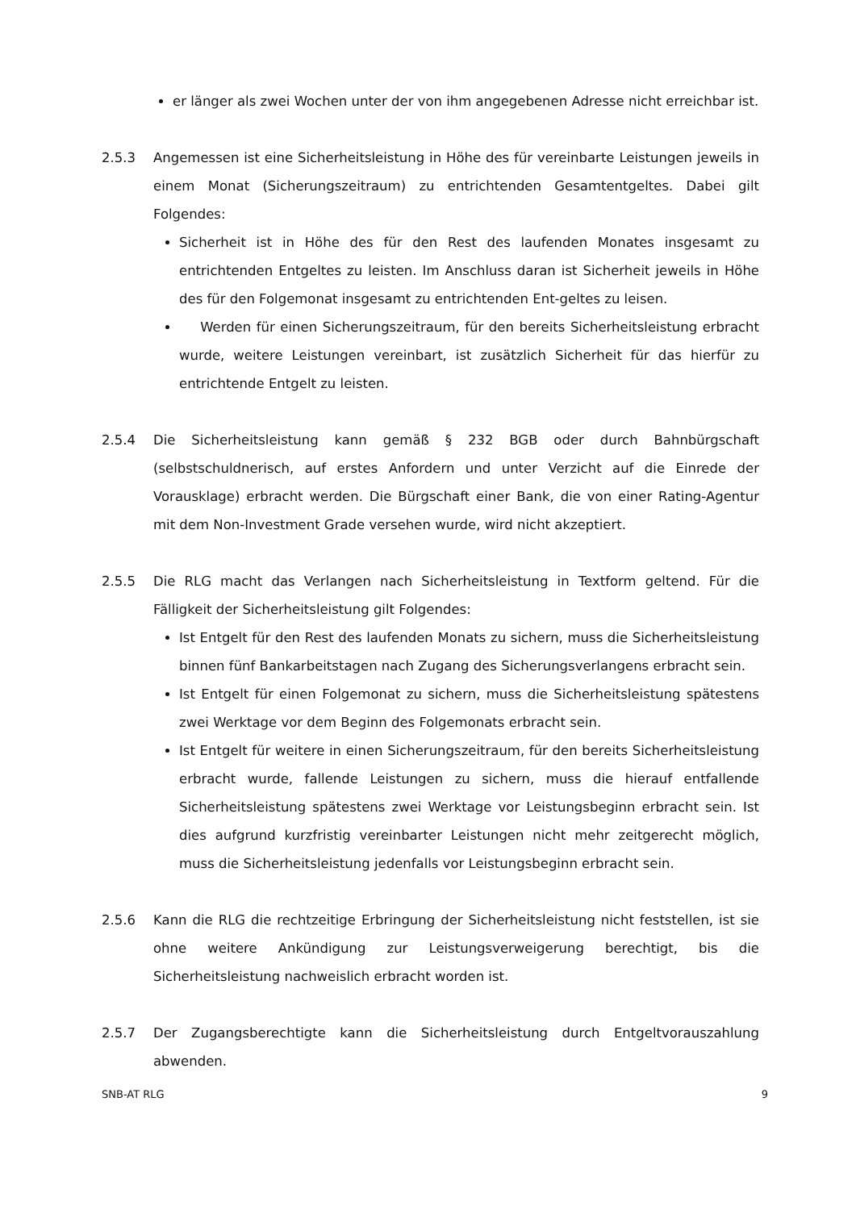er länger als zwei Wochen unter der von ihm angegebenen Adresse nicht erreichbar ist.
2.5.3 Angemessen ist eine Sicherheitsleistung in Höhe des für vereinbarte Leistungen jeweils in einem Monat (Sicherungszeitraum) zu entrichtenden Gesamtentgeltes. Dabei gilt Folgendes:
Sicherheit ist in Höhe des für den Rest des laufenden Monates insgesamt zu entrichtenden Entgeltes zu leisten. Im Anschluss daran ist Sicherheit jeweils in Höhe des für den Folgemonat insgesamt zu entrichtenden Ent-geltes zu leisen.
Werden für einen Sicherungszeitraum, für den bereits Sicherheitsleistung erbracht wurde, weitere Leistungen vereinbart, ist zusätzlich Sicherheit für das hierfür zu entrichtende Entgelt zu leisten.
2.5.4 Die Sicherheitsleistung kann gemäß § 232 BGB oder durch Bahnbürgschaft (selbstschuldnerisch, auf erstes Anfordern und unter Verzicht auf die Einrede der Vorausklage) erbracht werden. Die Bürgschaft einer Bank, die von einer Rating-Agentur mit dem Non-Investment Grade versehen wurde, wird nicht akzeptiert.
2.5.5 Die RLG macht das Verlangen nach Sicherheitsleistung in Textform geltend. Für die Fälligkeit der Sicherheitsleistung gilt Folgendes:
Ist Entgelt für den Rest des laufenden Monats zu sichern, muss die Sicherheitsleistung binnen fünf Bankarbeitstagen nach Zugang des Sicherungsverlangens erbracht sein.
Ist Entgelt für einen Folgemonat zu sichern, muss die Sicherheitsleistung spätestens zwei Werktage vor dem Beginn des Folgemonats erbracht sein.
Ist Entgelt für weitere in einen Sicherungszeitraum, für den bereits Sicherheitsleistung erbracht wurde, fallende Leistungen zu sichern, muss die hierauf entfallende Sicherheitsleistung spätestens zwei Werktage vor Leistungsbeginn erbracht sein. Ist dies aufgrund kurzfristig vereinbarter Leistungen nicht mehr zeitgerecht möglich, muss die Sicherheitsleistung jedenfalls vor Leistungsbeginn erbracht sein.
2.5.6 Kann die RLG die rechtzeitige Erbringung der Sicherheitsleistung nicht feststellen, ist sie ohne weitere Ankündigung zur Leistungsverweigerung berechtigt, bis die Sicherheitsleistung nachweislich erbracht worden ist.
2.5.7 Der Zugangsberechtigte kann die Sicherheitsleistung durch Entgeltvorauszahlung abwenden.
SNB-AT RLG 9